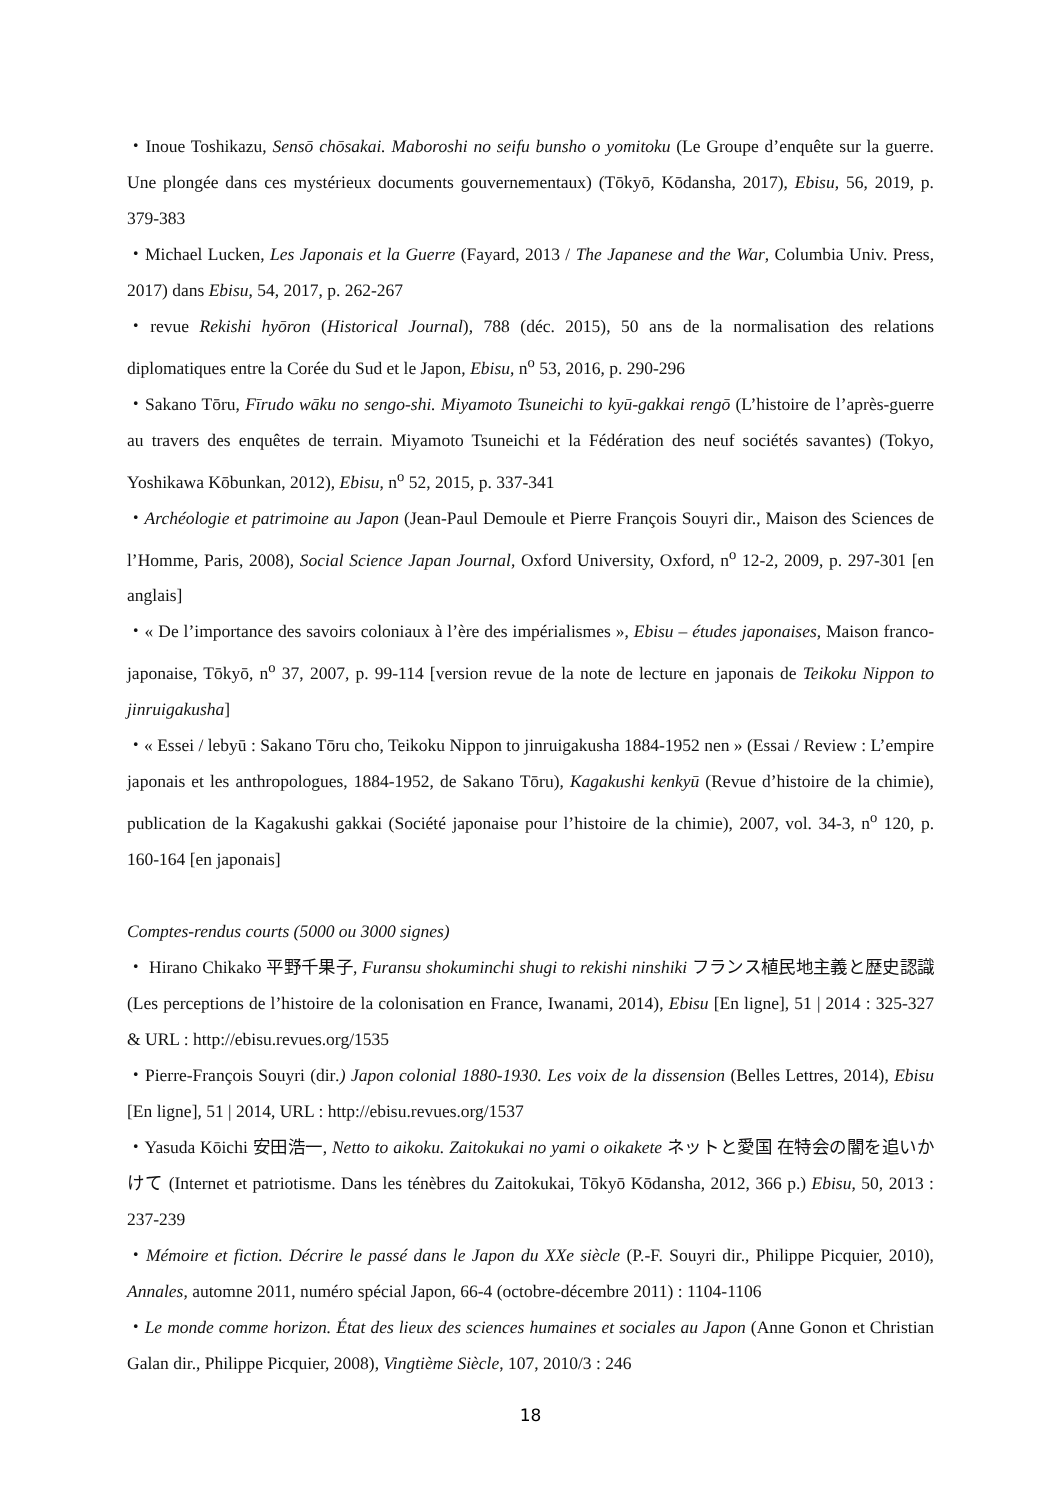・Inoue Toshikazu, Sensō chōsakai. Maboroshi no seifu bunsho o yomitoku (Le Groupe d’enquête sur la guerre. Une plongée dans ces mystérieux documents gouvernementaux) (Tōkyō, Kōdansha, 2017), Ebisu, 56, 2019, p. 379-383
・Michael Lucken, Les Japonais et la Guerre (Fayard, 2013 / The Japanese and the War, Columbia Univ. Press, 2017) dans Ebisu, 54, 2017, p. 262-267
・revue Rekishi hyōron (Historical Journal), 788 (déc. 2015), 50 ans de la normalisation des relations diplomatiques entre la Corée du Sud et le Japon, Ebisu, n<sup>o</sup> 53, 2016, p. 290-296
・Sakano Tōru, Fīrudo wāku no sengo-shi. Miyamoto Tsuneichi to kyū-gakkai rengō (L’histoire de l’après-guerre au travers des enquêtes de terrain. Miyamoto Tsuneichi et la Fédération des neuf sociétés savantes) (Tokyo, Yoshikawa Kōbunkan, 2012), Ebisu, n<sup>o</sup> 52, 2015, p. 337-341
・Archéologie et patrimoine au Japon (Jean-Paul Demoule et Pierre François Souyri dir., Maison des Sciences de l’Homme, Paris, 2008), Social Science Japan Journal, Oxford University, Oxford, n<sup>o</sup> 12-2, 2009, p. 297-301 [en anglais]
・« De l’importance des savoirs coloniaux à l’ère des impérialismes », Ebisu – études japonaises, Maison franco-japonaise, Tōkyō, n<sup>o</sup> 37, 2007, p. 99-114 [version revue de la note de lecture en japonais de Teikoku Nippon to jinruigakusha]
・« Essei / lebyū : Sakano Tōru cho, Teikoku Nippon to jinruigakusha 1884-1952 nen » (Essai / Review : L’empire japonais et les anthropologues, 1884-1952, de Sakano Tōru), Kagakushi kenkyū (Revue d’histoire de la chimie), publication de la Kagakushi gakkai (Société japonaise pour l’histoire de la chimie), 2007, vol. 34-3, n<sup>o</sup> 120, p. 160-164 [en japonais]
Comptes-rendus courts (5000 ou 3000 signes)
・ Hirano Chikako 平野千果子, Furansu shokuminchi shugi to rekishi ninshiki フランス植民地主義と歴史認識 (Les perceptions de l’histoire de la colonisation en France, Iwanami, 2014), Ebisu [En ligne], 51 | 2014 : 325-327 & URL : http://ebisu.revues.org/1535
・Pierre-François Souyri (dir.) Japon colonial 1880-1930. Les voix de la dissension (Belles Lettres, 2014), Ebisu [En ligne], 51 | 2014, URL : http://ebisu.revues.org/1537
・Yasuda Kōichi 安田浩一, Netto to aikoku. Zaitokukai no yami o oikakete ネットと愛国 在特会の闇を追いかけて (Internet et patriotisme. Dans les ténèbres du Zaitokukai, Tōkyō Kōdansha, 2012, 366 p.) Ebisu, 50, 2013 : 237-239
・Mémoire et fiction. Décrire le passé dans le Japon du XXe siècle (P.-F. Souyri dir., Philippe Picquier, 2010), Annales, automne 2011, numéro spécial Japon, 66-4 (octobre-décembre 2011) : 1104-1106
・Le monde comme horizon. État des lieux des sciences humaines et sociales au Japon (Anne Gonon et Christian Galan dir., Philippe Picquier, 2008), Vingtième Siècle, 107, 2010/3 : 246
18